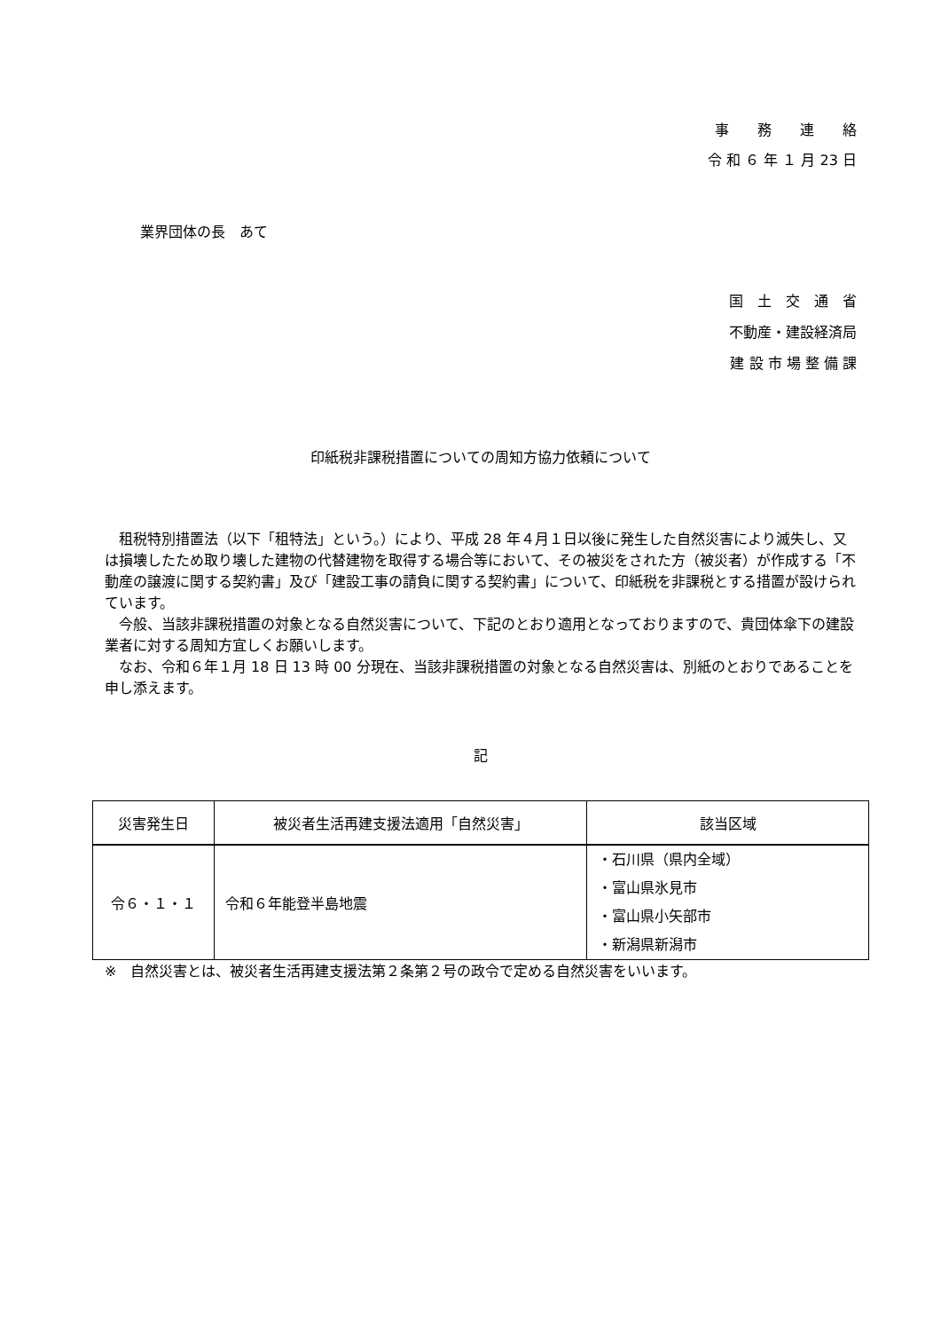事　　務　　連　　絡
令 和 ６ 年 １ 月 23 日
業界団体の長　あて
国　土　交　通　省
不動産・建設経済局
建 設 市 場 整 備 課
印紙税非課税措置についての周知方協力依頼について
租税特別措置法（以下「租特法」という。）により、平成 28 年４月１日以後に発生した自然災害により滅失し、又は損壊したため取り壊した建物の代替建物を取得する場合等において、その被災をされた方（被災者）が作成する「不動産の譲渡に関する契約書」及び「建設工事の請負に関する契約書」について、印紙税を非課税とする措置が設けられています。
今般、当該非課税措置の対象となる自然災害について、下記のとおり適用となっておりますので、貴団体傘下の建設業者に対する周知方宜しくお願いします。
なお、令和６年１月 18 日 13 時 00 分現在、当該非課税措置の対象となる自然災害は、別紙のとおりであることを申し添えます。
記
| 災害発生日 | 被災者生活再建支援法適用「自然災害」 | 該当区域 |
| --- | --- | --- |
| 令６・１・１ | 令和６年能登半島地震 | ・石川県（県内全域） ・富山県氷見市 ・富山県小矢部市 ・新潟県新潟市 |
※　自然災害とは、被災者生活再建支援法第２条第２号の政令で定める自然災害をいいます。